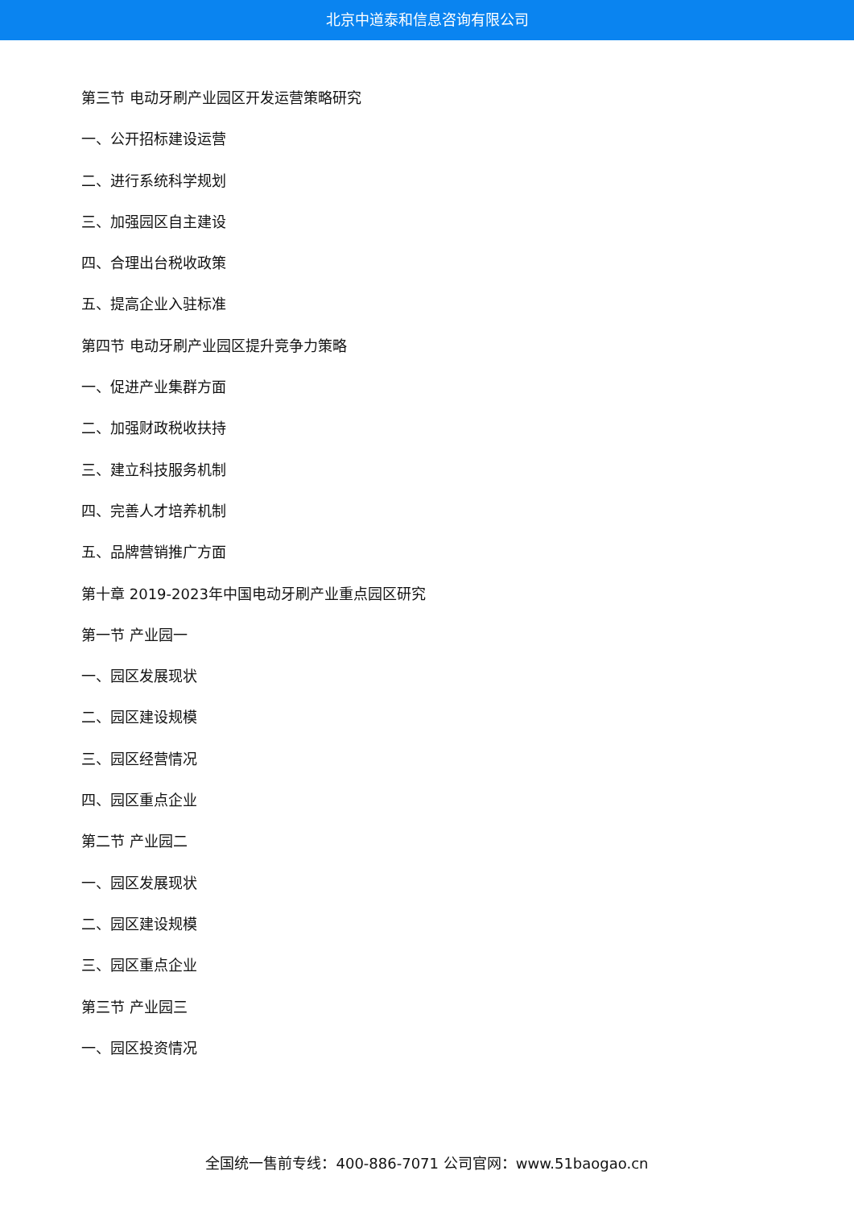北京中道泰和信息咨询有限公司
第三节 电动牙刷产业园区开发运营策略研究
一、公开招标建设运营
二、进行系统科学规划
三、加强园区自主建设
四、合理出台税收政策
五、提高企业入驻标准
第四节 电动牙刷产业园区提升竞争力策略
一、促进产业集群方面
二、加强财政税收扶持
三、建立科技服务机制
四、完善人才培养机制
五、品牌营销推广方面
第十章 2019-2023年中国电动牙刷产业重点园区研究
第一节 产业园一
一、园区发展现状
二、园区建设规模
三、园区经营情况
四、园区重点企业
第二节 产业园二
一、园区发展现状
二、园区建设规模
三、园区重点企业
第三节 产业园三
一、园区投资情况
全国统一售前专线：400-886-7071 公司官网：www.51baogao.cn